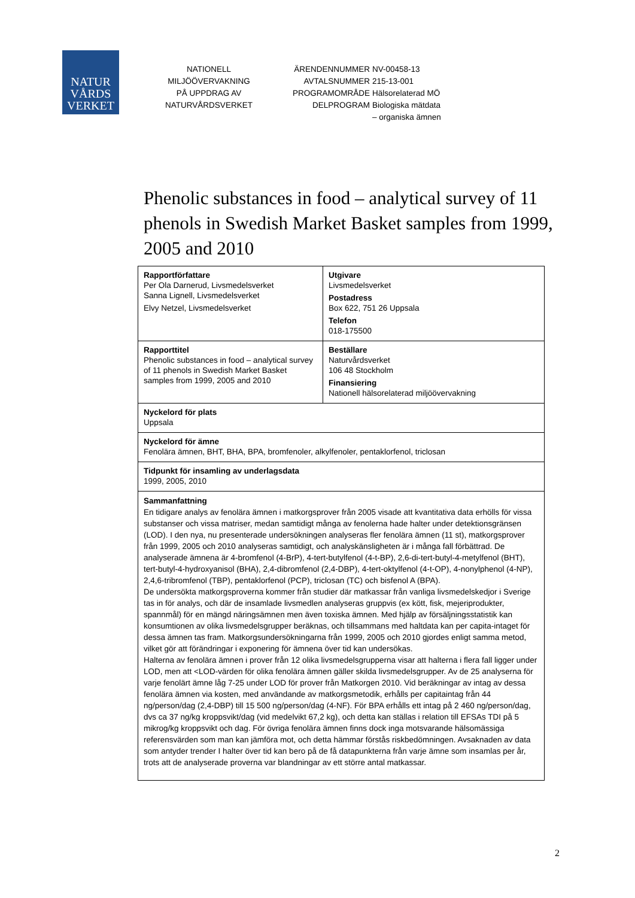NATUR
VÅRDS
VERKET
NATIONELL
MILJÖÖVERVAKNING
PÅ UPPDRAG AV
NATURVÅRDSVERKET
| ÄRENDENNUMMER | NV-00458-13 |
| AVTALSNUMMER | 215-13-001 |
| PROGRAMOMRÅDE | Hälsorelaterad MÖ |
| DELPROGRAM | Biologiska mätdata – organiska ämnen |
Phenolic substances in food – analytical survey of 11 phenols in Swedish Market Basket samples from 1999, 2005 and 2010
| Rapportförfattare Per Ola Darnerud, Livsmedelsverket Sanna Lignell, Livsmedelsverket Elvy Netzel, Livsmedelsverket | Utgivare Livsmedelsverket Postadress Box 622, 751 26 Uppsala Telefon 018-175500 |
| Rapporttitel Phenolic substances in food – analytical survey of 11 phenols in Swedish Market Basket samples from 1999, 2005 and 2010 | Beställare Naturvårdsverket 106 48 Stockholm Finansiering Nationell hälsorelaterad miljöövervakning |
| Nyckelord för plats Uppsala | |
| Nyckelord för ämne Fenolära ämnen, BHT, BHA, BPA, bromfenoler, alkylfenoler, pentaklorfenol, triclosan | |
| Tidpunkt för insamling av underlagsdata 1999, 2005, 2010 | |
| Sammanfattning En tidigare analys av fenolära ämnen i matkorgsprover från 2005 visade att kvantitativa data erhölls för vissa substanser och vissa matriser, medan samtidigt många av fenolerna hade halter under detektionsgränsen (LOD). I den nya, nu presenterade undersökningen analyseras fler fenolära ämnen (11 st), matkorgsprover från 1999, 2005 och 2010 analyseras samtidigt, och analyskänsligheten är i många fall förbättrad. De analyserade ämnena är 4-bromfenol (4-BrP), 4-tert-butylfenol (4-t-BP), 2,6-di-tert-butyl-4-metylfenol (BHT), tert-butyl-4-hydroxyanisol (BHA), 2,4-dibromfenol (2,4-DBP), 4-tert-oktylfenol (4-t-OP), 4-nonylphenol (4-NP), 2,4,6-tribromfenol (TBP), pentaklorfenol (PCP), triclosan (TC) och bisfenol A (BPA). De undersökta matkorgsproverna kommer från studier där matkassar från vanliga livsmedelskedjor i Sverige tas in för analys, och där de insamlade livsmedlen analyseras gruppvis (ex kött, fisk, mejeriprodukter, spannmål) för en mängd näringsämnen men även toxiska ämnen. Med hjälp av försäljningsstatistik kan konsumtionen av olika livsmedelsgrupper beräknas, och tillsammans med haltdata kan per capita-intaget för dessa ämnen tas fram. Matkorgsundersökningarna från 1999, 2005 och 2010 gjordes enligt samma metod, vilket gör att förändringar i exponering för ämnena över tid kan undersökas. Halterna av fenolära ämnen i prover från 12 olika livsmedelsgrupperna visar att halterna i flera fall ligger under LOD, men att <LOD-värden för olika fenolära ämnen gäller skilda livsmedelsgrupper. Av de 25 analyserna för varje fenolärt ämne låg 7-25 under LOD för prover från Matkorgen 2010. Vid beräkningar av intag av dessa fenolära ämnen via kosten, med användande av matkorgsmetodik, erhålls per capitaintag från 44 ng/person/dag (2,4-DBP) till 15 500 ng/person/dag (4-NF). För BPA erhålls ett intag på 2 460 ng/person/dag, dvs ca 37 ng/kg kroppsvikt/dag (vid medelvikt 67,2 kg), och detta kan ställas i relation till EFSAs TDI på 5 mikrog/kg kroppsvikt och dag. För övriga fenolära ämnen finns dock inga motsvarande hälsomässiga referensvärden som man kan jämföra mot, och detta hämmar förstås riskbedömningen. Avsaknaden av data som antyder trender I halter över tid kan bero på de få datapunkterna från varje ämne som insamlas per år, trots att de analyserade proverna var blandningar av ett större antal matkassar. | |
2